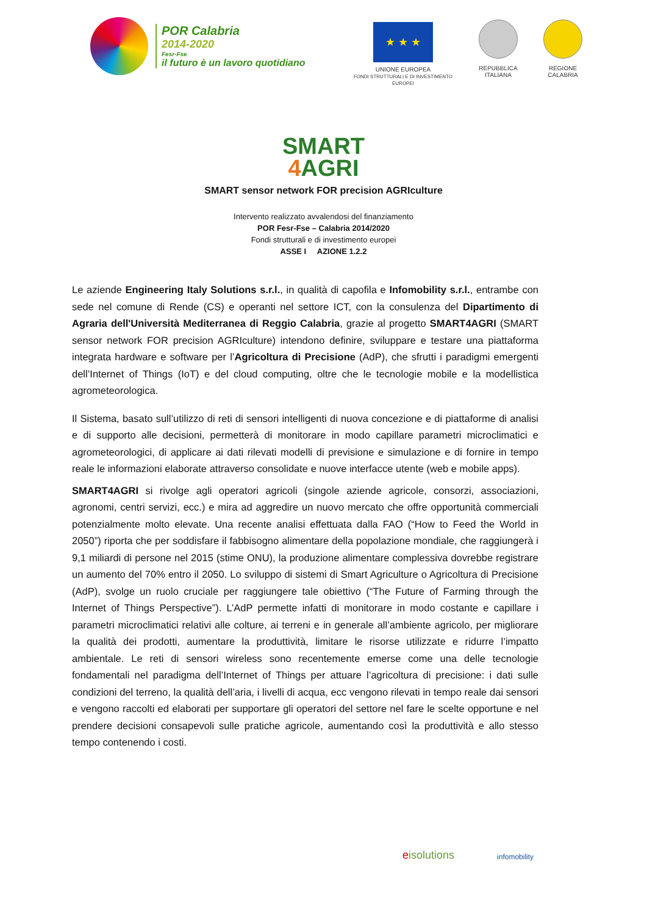POR Calabria
2014-2020
Fesr-Fse
il futuro è un lavoro quotidiano
★ ★ ★
UNIONE EUROPEA
FONDI STRUTTURALI E DI INVESTIMENTO EUROPEI
REPUBBLICA
ITALIANA
REGIONE
CALABRIA
SMART
4 AGRI
SMART sensor network FOR precision AGRIculture
Intervento realizzato avvalendosi del finanziamento
POR Fesr-Fse – Calabria 2014/2020
Fondi strutturali e di investimento europei
ASSE I AZIONE 1.2.2
Le aziende Engineering Italy Solutions s.r.l., in qualità di capofila e Infomobility s.r.l., entrambe con sede nel comune di Rende (CS) e operanti nel settore ICT, con la consulenza del Dipartimento di Agraria dell'Università Mediterranea di Reggio Calabria, grazie al progetto SMART4AGRI (SMART sensor network FOR precision AGRIculture) intendono definire, sviluppare e testare una piattaforma integrata hardware e software per l’Agricoltura di Precisione (AdP), che sfrutti i paradigmi emergenti dell’Internet of Things (IoT) e del cloud computing, oltre che le tecnologie mobile e la modellistica agrometeorologica.
Il Sistema, basato sull’utilizzo di reti di sensori intelligenti di nuova concezione e di piattaforme di analisi e di supporto alle decisioni, permetterà di monitorare in modo capillare parametri microclimatici e agrometeorologici, di applicare ai dati rilevati modelli di previsione e simulazione e di fornire in tempo reale le informazioni elaborate attraverso consolidate e nuove interfacce utente (web e mobile apps).
SMART4AGRI si rivolge agli operatori agricoli (singole aziende agricole, consorzi, associazioni, agronomi, centri servizi, ecc.) e mira ad aggredire un nuovo mercato che offre opportunità commerciali potenzialmente molto elevate. Una recente analisi effettuata dalla FAO (“How to Feed the World in 2050”) riporta che per soddisfare il fabbisogno alimentare della popolazione mondiale, che raggiungerà i 9,1 miliardi di persone nel 2015 (stime ONU), la produzione alimentare complessiva dovrebbe registrare un aumento del 70% entro il 2050. Lo sviluppo di sistemi di Smart Agriculture o Agricoltura di Precisione (AdP), svolge un ruolo cruciale per raggiungere tale obiettivo (“The Future of Farming through the Internet of Things Perspective”). L’AdP permette infatti di monitorare in modo costante e capillare i parametri microclimatici relativi alle colture, ai terreni e in generale all’ambiente agricolo, per migliorare la qualità dei prodotti, aumentare la produttività, limitare le risorse utilizzate e ridurre l’impatto ambientale. Le reti di sensori wireless sono recentemente emerse come una delle tecnologie fondamentali nel paradigma dell’Internet of Things per attuare l’agricoltura di precisione: i dati sulle condizioni del terreno, la qualità dell’aria, i livelli di acqua, ecc vengono rilevati in tempo reale dai sensori e vengono raccolti ed elaborati per supportare gli operatori del settore nel fare le scelte opportune e nel prendere decisioni consapevoli sulle pratiche agricole, aumentando così la produttività e allo stesso tempo contenendo i costi.
eisolutions
infomobility